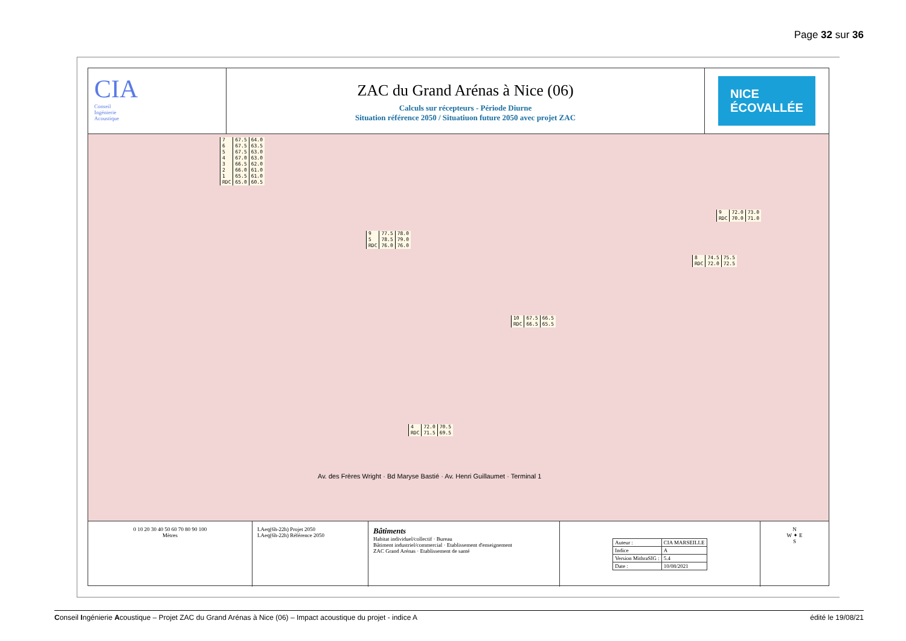Page 32 sur 36
CIA
Conseil
Ingénierie
Acoustique
ZAC du Grand Arénas à Nice (06)
Calculs sur récepteurs - Période Diurne
Situation référence 2050 / Situatiuon future 2050 avec projet ZAC
NICE
ÉCOVALLÉE
| 7 | 67.5 | 64.0 |
| 6 | 67.5 | 63.5 |
| 5 | 67.5 | 63.0 |
| 4 | 67.0 | 63.0 |
| 3 | 66.5 | 62.0 |
| 2 | 66.0 | 61.0 |
| 1 | 65.5 | 61.0 |
| RDC | 65.0 | 60.5 |
| 9 | 77.5 | 78.0 |
| 5 | 78.5 | 79.0 |
| RDC | 76.0 | 76.0 |
| 9 | 72.0 | 73.0 |
| RDC | 70.0 | 71.0 |
| 8 | 74.5 | 75.5 |
| RDC | 72.0 | 72.5 |
| 10 | 67.5 | 66.5 |
| RDC | 66.5 | 65.5 |
| 4 | 72.0 | 70.5 |
| RDC | 71.5 | 69.5 |
Av. des Frères Wright · Bd Maryse Bastié · Av. Henri Guillaumet · Terminal 1
0 10 20 30 40 50 60 70 80 90 100
Mètres
LAeq(6h-22h) Projet 2050
LAeq(6h-22h) Référence 2050
Bâtiments
Habitat individuel/collectif · Bureau
Bâtiment industriel/commercial · Etablissement d'enseignement
ZAC Grand Arénas · Etablissement de santé
| Auteur : | CIA MARSEILLE |
| Indice | A |
| Version MithraSIG : | 5.4 |
| Date : | 10/08/2021 |
N
W ✦ E
S
Conseil Ingénierie Acoustique – Projet ZAC du Grand Arénas à Nice (06) – Impact acoustique du projet - indice A édité le 19/08/21